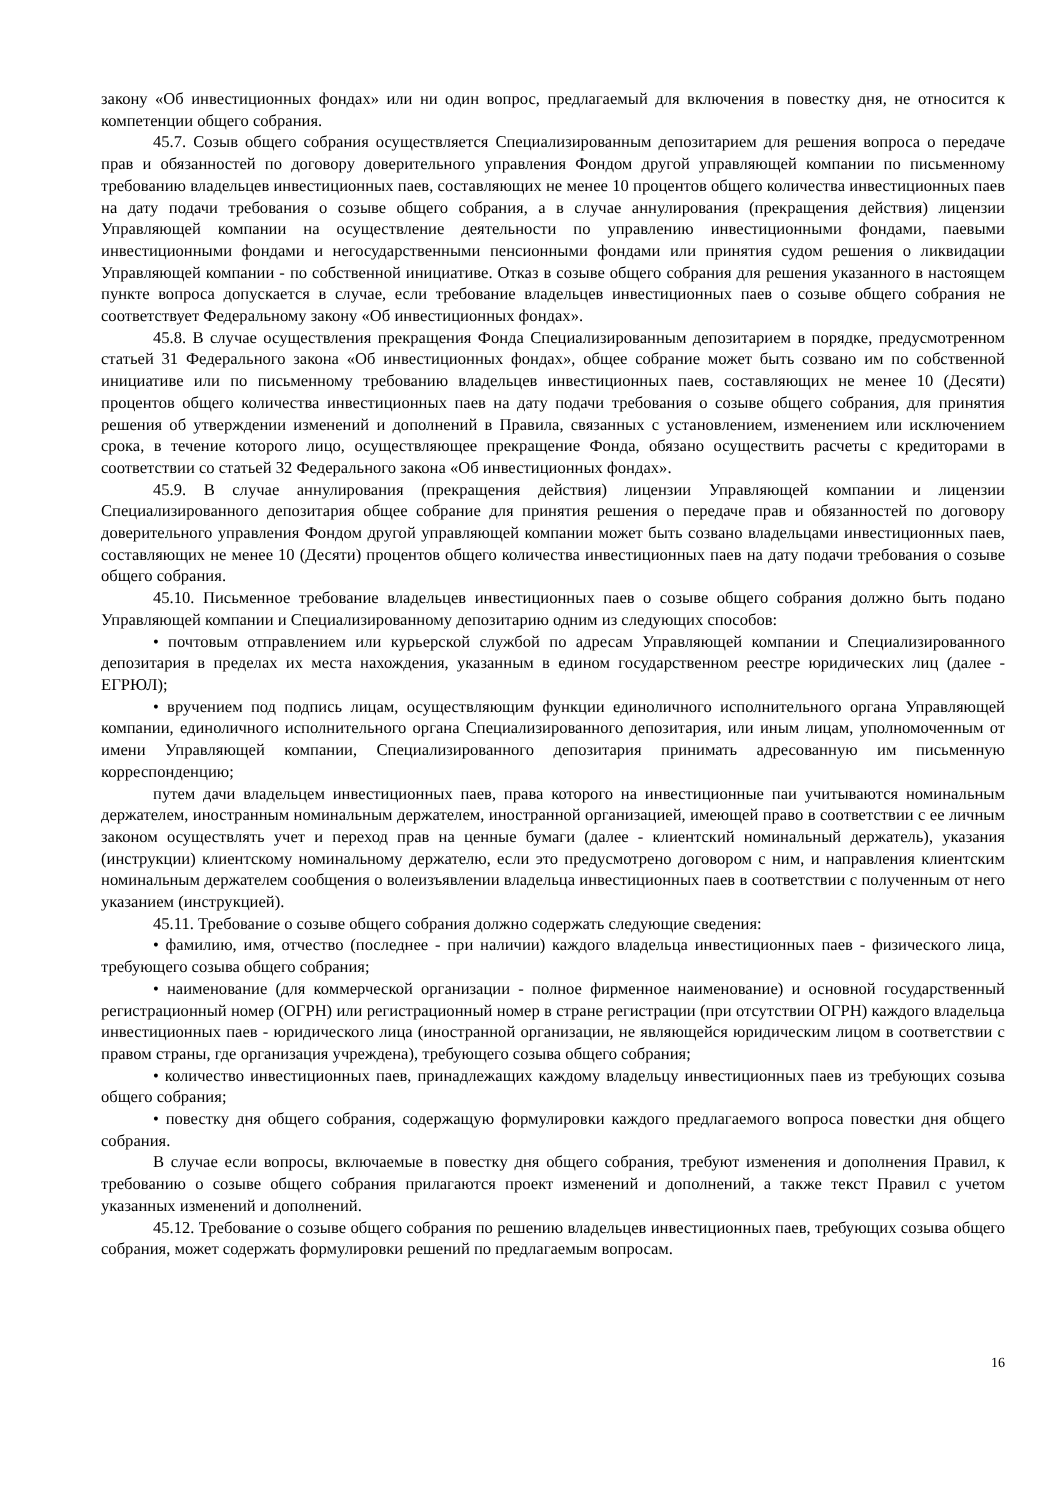закону «Об инвестиционных фондах» или ни один вопрос, предлагаемый для включения в повестку дня, не относится к компетенции общего собрания.
45.7. Созыв общего собрания осуществляется Специализированным депозитарием для решения вопроса о передаче прав и обязанностей по договору доверительного управления Фондом другой управляющей компании по письменному требованию владельцев инвестиционных паев, составляющих не менее 10 процентов общего количества инвестиционных паев на дату подачи требования о созыве общего собрания, а в случае аннулирования (прекращения действия) лицензии Управляющей компании на осуществление деятельности по управлению инвестиционными фондами, паевыми инвестиционными фондами и негосударственными пенсионными фондами или принятия судом решения о ликвидации Управляющей компании - по собственной инициативе. Отказ в созыве общего собрания для решения указанного в настоящем пункте вопроса допускается в случае, если требование владельцев инвестиционных паев о созыве общего собрания не соответствует Федеральному закону «Об инвестиционных фондах».
45.8. В случае осуществления прекращения Фонда Специализированным депозитарием в порядке, предусмотренном статьей 31 Федерального закона «Об инвестиционных фондах», общее собрание может быть созвано им по собственной инициативе или по письменному требованию владельцев инвестиционных паев, составляющих не менее 10 (Десяти) процентов общего количества инвестиционных паев на дату подачи требования о созыве общего собрания, для принятия решения об утверждении изменений и дополнений в Правила, связанных с установлением, изменением или исключением срока, в течение которого лицо, осуществляющее прекращение Фонда, обязано осуществить расчеты с кредиторами в соответствии со статьей 32 Федерального закона «Об инвестиционных фондах».
45.9. В случае аннулирования (прекращения действия) лицензии Управляющей компании и лицензии Специализированного депозитария общее собрание для принятия решения о передаче прав и обязанностей по договору доверительного управления Фондом другой управляющей компании может быть созвано владельцами инвестиционных паев, составляющих не менее 10 (Десяти) процентов общего количества инвестиционных паев на дату подачи требования о созыве общего собрания.
45.10. Письменное требование владельцев инвестиционных паев о созыве общего собрания должно быть подано Управляющей компании и Специализированному депозитарию одним из следующих способов:
• почтовым отправлением или курьерской службой по адресам Управляющей компании и Специализированного депозитария в пределах их места нахождения, указанным в едином государственном реестре юридических лиц (далее - ЕГРЮЛ);
• вручением под подпись лицам, осуществляющим функции единоличного исполнительного органа Управляющей компании, единоличного исполнительного органа Специализированного депозитария, или иным лицам, уполномоченным от имени Управляющей компании, Специализированного депозитария принимать адресованную им письменную корреспонденцию;
путем дачи владельцем инвестиционных паев, права которого на инвестиционные паи учитываются номинальным держателем, иностранным номинальным держателем, иностранной организацией, имеющей право в соответствии с ее личным законом осуществлять учет и переход прав на ценные бумаги (далее - клиентский номинальный держатель), указания (инструкции) клиентскому номинальному держателю, если это предусмотрено договором с ним, и направления клиентским номинальным держателем сообщения о волеизъявлении владельца инвестиционных паев в соответствии с полученным от него указанием (инструкцией).
45.11. Требование о созыве общего собрания должно содержать следующие сведения:
• фамилию, имя, отчество (последнее - при наличии) каждого владельца инвестиционных паев - физического лица, требующего созыва общего собрания;
• наименование (для коммерческой организации - полное фирменное наименование) и основной государственный регистрационный номер (ОГРН) или регистрационный номер в стране регистрации (при отсутствии ОГРН) каждого владельца инвестиционных паев - юридического лица (иностранной организации, не являющейся юридическим лицом в соответствии с правом страны, где организация учреждена), требующего созыва общего собрания;
• количество инвестиционных паев, принадлежащих каждому владельцу инвестиционных паев из требующих созыва общего собрания;
• повестку дня общего собрания, содержащую формулировки каждого предлагаемого вопроса повестки дня общего собрания.
В случае если вопросы, включаемые в повестку дня общего собрания, требуют изменения и дополнения Правил, к требованию о созыве общего собрания прилагаются проект изменений и дополнений, а также текст Правил с учетом указанных изменений и дополнений.
45.12. Требование о созыве общего собрания по решению владельцев инвестиционных паев, требующих созыва общего собрания, может содержать формулировки решений по предлагаемым вопросам.
16